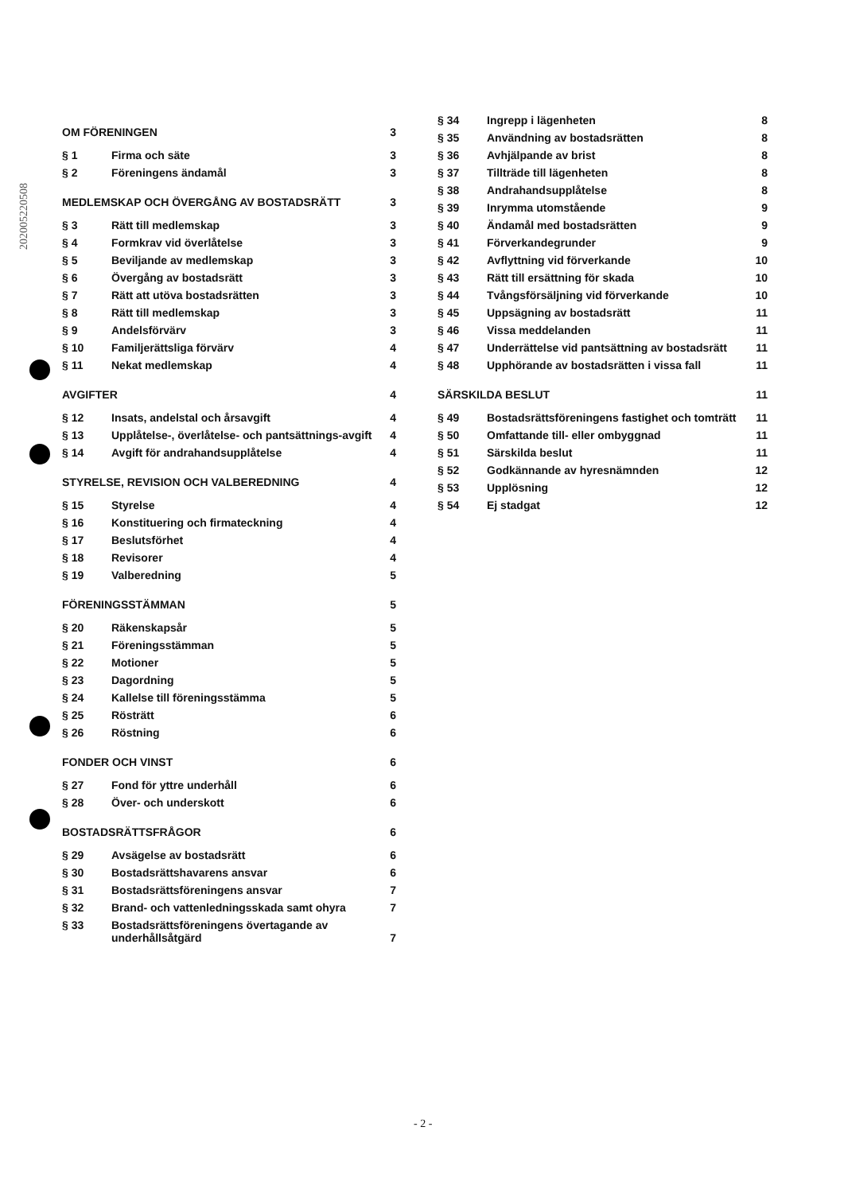202005220508
| OM FÖRENINGEN | | 3 |
| § 1 | Firma och säte | 3 |
| § 2 | Föreningens ändamål | 3 |
| MEDLEMSKAP OCH ÖVERGÅNG AV BOSTADSRÄTT | | 3 |
| § 3 | Rätt till medlemskap | 3 |
| § 4 | Formkrav vid överlåtelse | 3 |
| § 5 | Beviljande av medlemskap | 3 |
| § 6 | Övergång av bostadsrätt | 3 |
| § 7 | Rätt att utöva bostadsrätten | 3 |
| § 8 | Rätt till medlemskap | 3 |
| § 9 | Andelsförvärv | 3 |
| § 10 | Familjerättsliga förvärv | 4 |
| § 11 | Nekat medlemskap | 4 |
| AVGIFTER | | 4 |
| § 12 | Insats, andelstal och årsavgift | 4 |
| § 13 | Upplåtelse-, överlåtelse- och pantsättnings-avgift | 4 |
| § 14 | Avgift för andrahandsupplåtelse | 4 |
| STYRELSE, REVISION OCH VALBEREDNING | | 4 |
| § 15 | Styrelse | 4 |
| § 16 | Konstituering och firmateckning | 4 |
| § 17 | Beslutsförhet | 4 |
| § 18 | Revisorer | 4 |
| § 19 | Valberedning | 5 |
| FÖRENINGSSTÄMMAN | | 5 |
| § 20 | Räkenskapsår | 5 |
| § 21 | Föreningsstämman | 5 |
| § 22 | Motioner | 5 |
| § 23 | Dagordning | 5 |
| § 24 | Kallelse till föreningsstämma | 5 |
| § 25 | Rösträtt | 6 |
| § 26 | Röstning | 6 |
| FONDER OCH VINST | | 6 |
| § 27 | Fond för yttre underhåll | 6 |
| § 28 | Över- och underskott | 6 |
| BOSTADSRÄTTSFRÅGOR | | 6 |
| § 29 | Avsägelse av bostadsrätt | 6 |
| § 30 | Bostadsrättshavarens ansvar | 6 |
| § 31 | Bostadsrättsföreningens ansvar | 7 |
| § 32 | Brand- och vattenledningsskada samt ohyra | 7 |
| § 33 | Bostadsrättsföreningens övertagande av underhållsåtgärd | 7 |
| § 34 | Ingrepp i lägenheten | 8 |
| § 35 | Användning av bostadsrätten | 8 |
| § 36 | Avhjälpande av brist | 8 |
| § 37 | Tillträde till lägenheten | 8 |
| § 38 | Andrahandsupplåtelse | 8 |
| § 39 | Inrymma utomstående | 9 |
| § 40 | Ändamål med bostadsrätten | 9 |
| § 41 | Förverkandegrunder | 9 |
| § 42 | Avflyttning vid förverkande | 10 |
| § 43 | Rätt till ersättning för skada | 10 |
| § 44 | Tvångsförsäljning vid förverkande | 10 |
| § 45 | Uppsägning av bostadsrätt | 11 |
| § 46 | Vissa meddelanden | 11 |
| § 47 | Underrättelse vid pantsättning av bostadsrätt | 11 |
| § 48 | Upphörande av bostadsrätten i vissa fall | 11 |
| SÄRSKILDA BESLUT | | 11 |
| § 49 | Bostadsrättsföreningens fastighet och tomträtt | 11 |
| § 50 | Omfattande till- eller ombyggnad | 11 |
| § 51 | Särskilda beslut | 11 |
| § 52 | Godkännande av hyresnämnden | 12 |
| § 53 | Upplösning | 12 |
| § 54 | Ej stadgat | 12 |
- 2 -